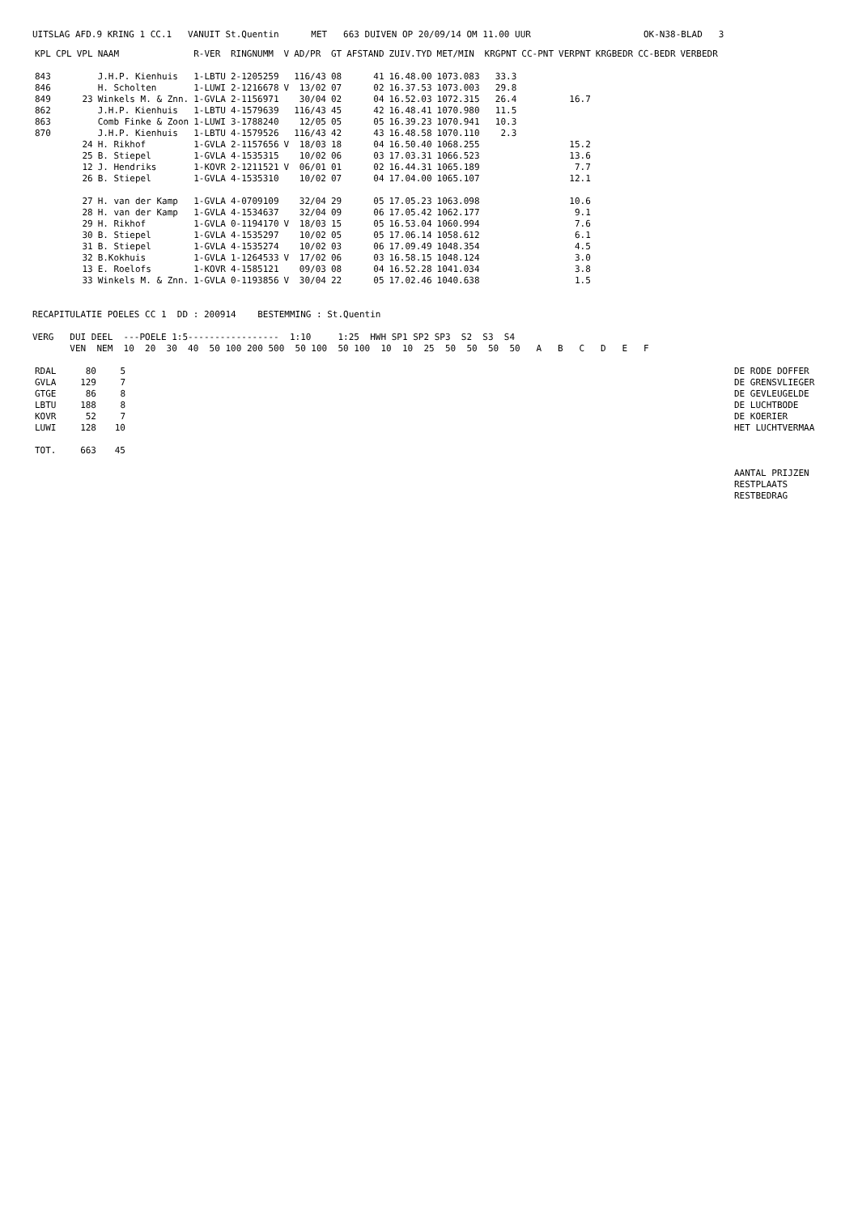UITSLAG AFD.9 KRING 1 CC.1 VANUIT St.Quentin MET 663 DUIVEN OP 20/09/14 OM 11.00 UUR OK-N38-BLAD 3
| KPL | CPL | VPL | NAAM | R-VER | RINGNUMM | V | AD/PR | GT | AFSTAND | ZUIV.TYD | MET/MIN | KRGPNT | CC-PNT | VERPNT | KRGBEDR | CC-BEDR | VERBEDR |
| --- | --- | --- | --- | --- | --- | --- | --- | --- | --- | --- | --- | --- | --- | --- | --- | --- | --- |
| 843 | | | J.H.P. Kienhuis | 1-LBTU | 2-1205259 | | 116/43 | 08 | 41 | 16.48.00 | 1073.083 | 33.3 | | | | | |
| 846 | | | H. Scholten | 1-LUWI | 2-1216678 | V | 13/02 | 07 | 02 | 16.37.53 | 1073.003 | 29.8 | | | | | |
| 849 | | 23 | Winkels M. & Znn. | 1-GVLA | 2-1156971 | | 30/04 | 02 | 04 | 16.52.03 | 1072.315 | 26.4 | | 16.7 | | | |
| 862 | | | J.H.P. Kienhuis | 1-LBTU | 4-1579639 | | 116/43 | 45 | 42 | 16.48.41 | 1070.980 | 11.5 | | | | | |
| 863 | | | Comb Finke & Zoon | 1-LUWI | 3-1788240 | | 12/05 | 05 | 05 | 16.39.23 | 1070.941 | 10.3 | | | | | |
| 870 | | | J.H.P. Kienhuis | 1-LBTU | 4-1579526 | | 116/43 | 42 | 43 | 16.48.58 | 1070.110 | 2.3 | | | | | |
| | | 24 | H. Rikhof | 1-GVLA | 2-1157656 | V | 18/03 | 18 | 04 | 16.50.40 | 1068.255 | | | 15.2 | | | |
| | | 25 | B. Stiepel | 1-GVLA | 4-1535315 | | 10/02 | 06 | 03 | 17.03.31 | 1066.523 | | | 13.6 | | | |
| | | 12 | J. Hendriks | 1-KOVR | 2-1211521 | V | 06/01 | 01 | 02 | 16.44.31 | 1065.189 | | | 7.7 | | | |
| | | 26 | B. Stiepel | 1-GVLA | 4-1535310 | | 10/02 | 07 | 04 | 17.04.00 | 1065.107 | | | 12.1 | | | |
| | | 27 | H. van der Kamp | 1-GVLA | 4-0709109 | | 32/04 | 29 | 05 | 17.05.23 | 1063.098 | | | 10.6 | | | |
| | | 28 | H. van der Kamp | 1-GVLA | 4-1534637 | | 32/04 | 09 | 06 | 17.05.42 | 1062.177 | | | 9.1 | | | |
| | | 29 | H. Rikhof | 1-GVLA | 0-1194170 | V | 18/03 | 15 | 05 | 16.53.04 | 1060.994 | | | 7.6 | | | |
| | | 30 | B. Stiepel | 1-GVLA | 4-1535297 | | 10/02 | 05 | 05 | 17.06.14 | 1058.612 | | | 6.1 | | | |
| | | 31 | B. Stiepel | 1-GVLA | 4-1535274 | | 10/02 | 03 | 06 | 17.09.49 | 1048.354 | | | 4.5 | | | |
| | | 32 | B.Kokhuis | 1-GVLA | 1-1264533 | V | 17/02 | 06 | 03 | 16.58.15 | 1048.124 | | | 3.0 | | | |
| | | 13 | E. Roelofs | 1-KOVR | 4-1585121 | | 09/03 | 08 | 04 | 16.52.28 | 1041.034 | | | 3.8 | | | |
| | | 33 | Winkels M. & Znn. | 1-GVLA | 0-1193856 | V | 30/04 | 22 | 05 | 17.02.46 | 1040.638 | | | 1.5 | | | |
RECAPITULATIE POELES CC 1 DD : 200914 BESTEMMING : St.Quentin
VERG DUI DEEL ---POELE 1:5----------------- 1:10 1:25 HWH SP1 SP2 SP3 S2 S3 S4 VEN NEM 10 20 30 40 50 100 200 500 50 100 50 100 10 10 25 50 50 50 50 A B C D E F
| RDAL | 80 | 5 | | DE RODE DOFFER |
| GVLA | 129 | 7 | | DE GRENSVLIEGER |
| GTGE | 86 | 8 | | DE GEVLEUGELDE |
| LBTU | 188 | 8 | | DE LUCHTBODE |
| KOVR | 52 | 7 | | DE KOERIER |
| LUWI | 128 | 10 | | HET LUCHTVERMAA |
| TOT. | 663 | 45 | | |
| | | | | AANTAL PRIJZEN RESTPLAATS RESTBEDRAG |